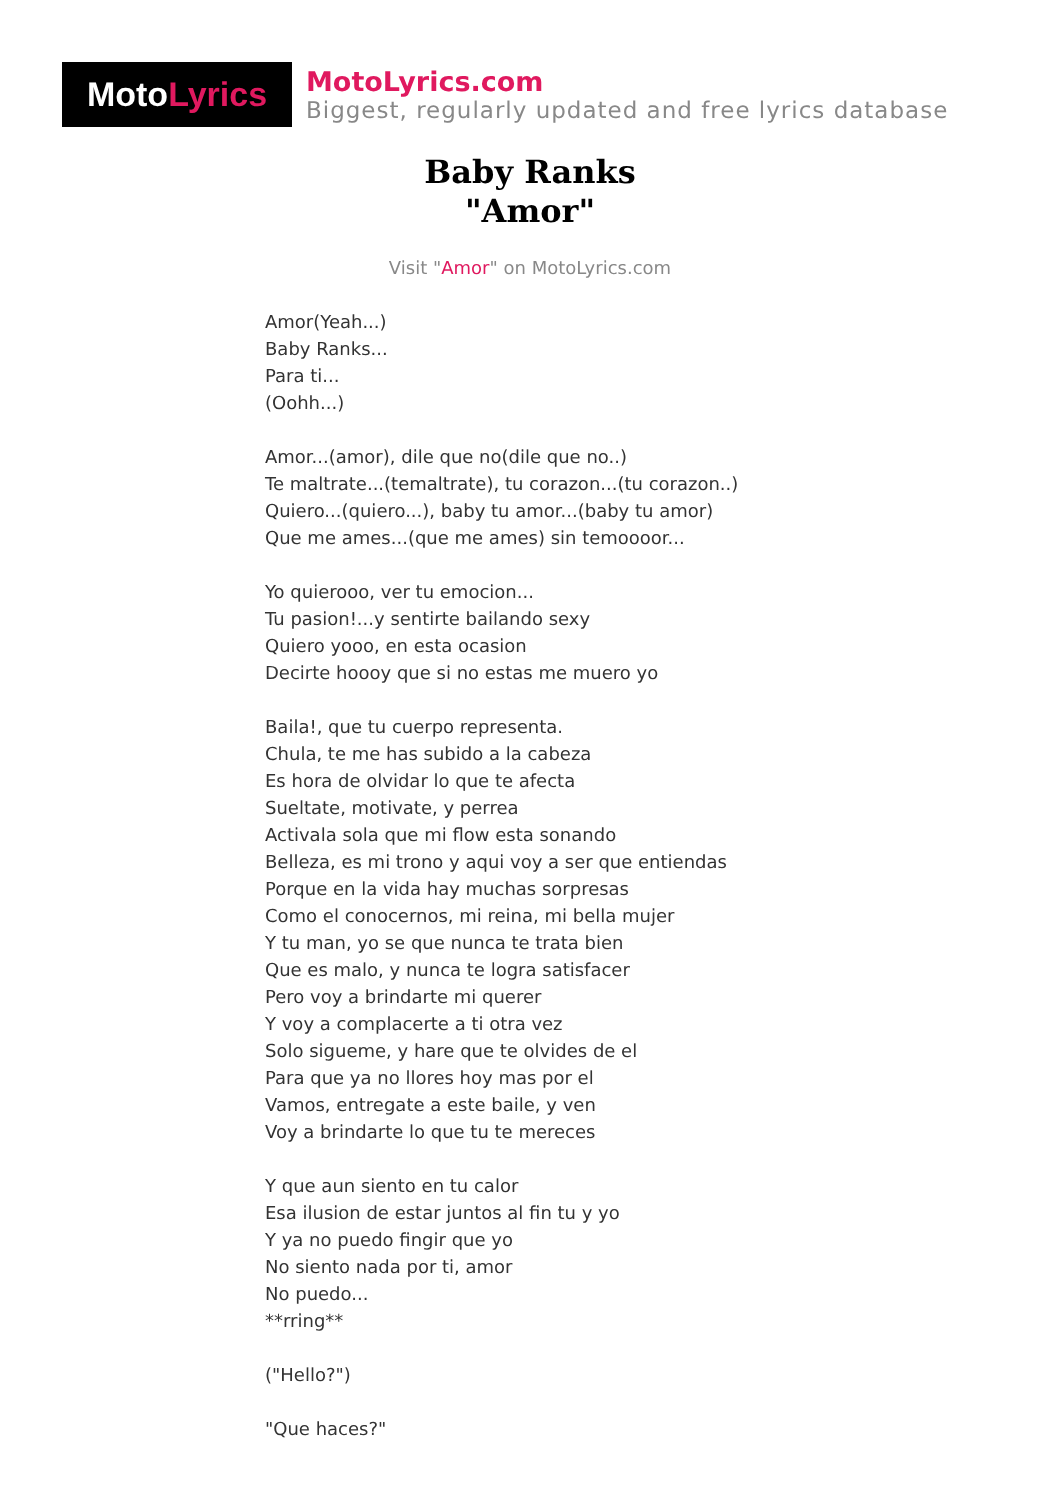Moto Lyrics
MotoLyrics.com
Biggest, regularly updated and free lyrics database
Baby Ranks
"Amor"
Visit "Amor" on MotoLyrics.com
Amor(Yeah...)
Baby Ranks...
Para ti...
(Oohh...)
Amor...(amor), dile que no(dile que no..)
Te maltrate...(temaltrate), tu corazon...(tu corazon..)
Quiero...(quiero...), baby tu amor...(baby tu amor)
Que me ames...(que me ames) sin temoooor...
Yo quierooo, ver tu emocion...
Tu pasion!...y sentirte bailando sexy
Quiero yooo, en esta ocasion
Decirte hoooy que si no estas me muero yo
Baila!, que tu cuerpo representa.
Chula, te me has subido a la cabeza
Es hora de olvidar lo que te afecta
Sueltate, motivate, y perrea
Activala sola que mi flow esta sonando
Belleza, es mi trono y aqui voy a ser que entiendas
Porque en la vida hay muchas sorpresas
Como el conocernos, mi reina, mi bella mujer
Y tu man, yo se que nunca te trata bien
Que es malo, y nunca te logra satisfacer
Pero voy a brindarte mi querer
Y voy a complacerte a ti otra vez
Solo sigueme, y hare que te olvides de el
Para que ya no llores hoy mas por el
Vamos, entregate a este baile, y ven
Voy a brindarte lo que tu te mereces
Y que aun siento en tu calor
Esa ilusion de estar juntos al fin tu y yo
Y ya no puedo fingir que yo
No siento nada por ti, amor
No puedo...
**rring**
("Hello?")
"Que haces?"